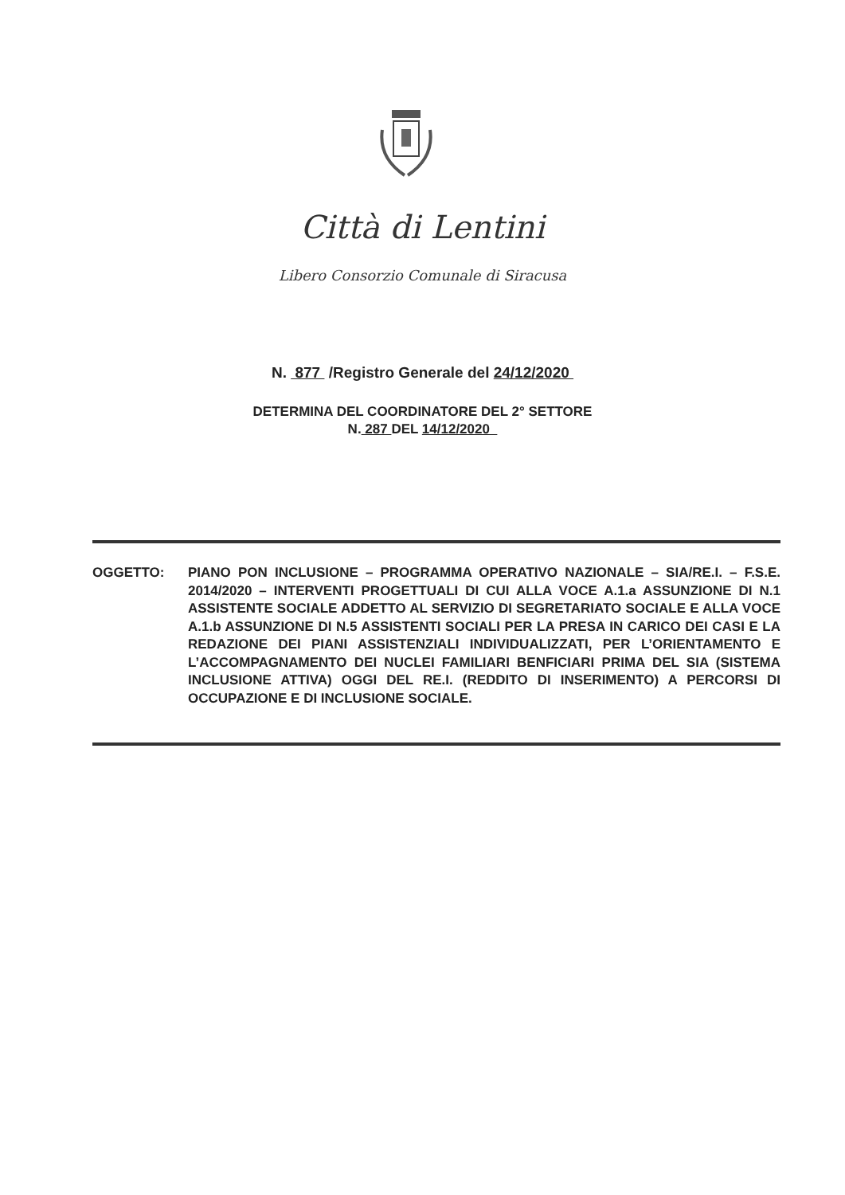Città di Lentini
Libero Consorzio Comunale di Siracusa
N. 877 /Registro Generale del 24/12/2020
DETERMINA DEL COORDINATORE DEL 2° SETTORE
N. 287 DEL 14/12/2020
OGGETTO: PIANO PON INCLUSIONE – PROGRAMMA OPERATIVO NAZIONALE – SIA/RE.I. – F.S.E. 2014/2020 – INTERVENTI PROGETTUALI DI CUI ALLA VOCE A.1.a ASSUNZIONE DI N.1 ASSISTENTE SOCIALE ADDETTO AL SERVIZIO DI SEGRETARIATO SOCIALE E ALLA VOCE A.1.b ASSUNZIONE DI N.5 ASSISTENTI SOCIALI PER LA PRESA IN CARICO DEI CASI E LA REDAZIONE DEI PIANI ASSISTENZIALI INDIVIDUALIZZATI, PER L’ORIENTAMENTO E L’ACCOMPAGNAMENTO DEI NUCLEI FAMILIARI BENFICIARI PRIMA DEL SIA (SISTEMA INCLUSIONE ATTIVA) OGGI DEL RE.I. (REDDITO DI INSERIMENTO) A PERCORSI DI OCCUPAZIONE E DI INCLUSIONE SOCIALE.